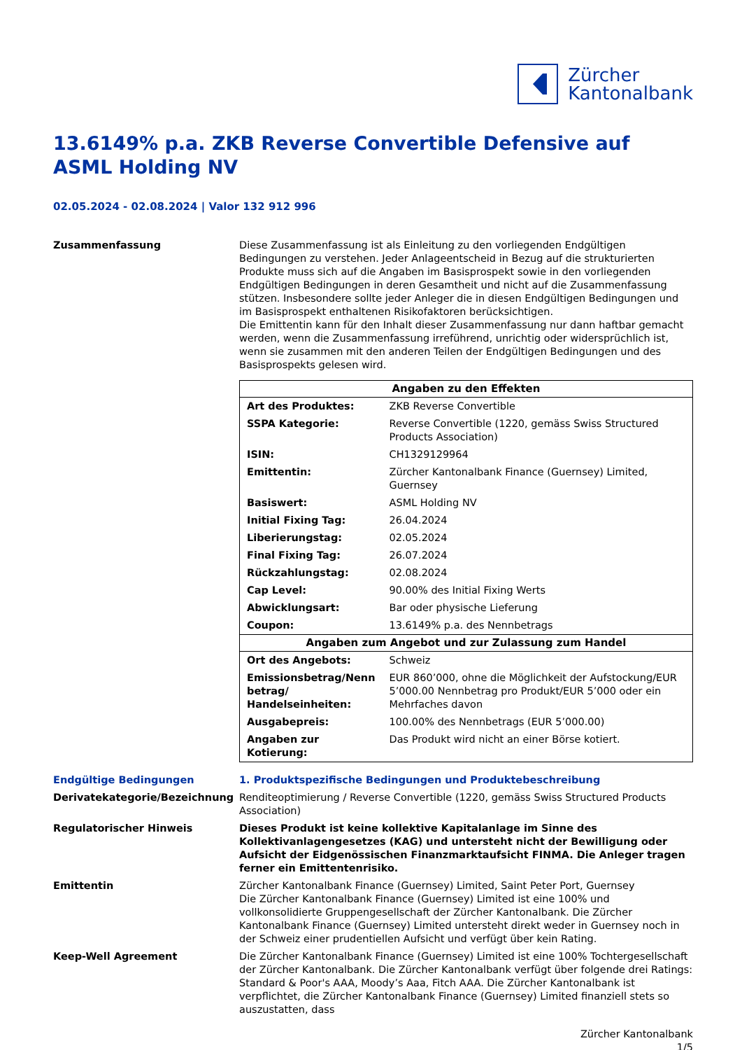Zürcher
Kantonalbank
13.6149% p.a. ZKB Reverse Convertible Defensive auf ASML Holding NV
02.05.2024 - 02.08.2024 | Valor 132 912 996
Zusammenfassung Diese Zusammenfassung ist als Einleitung zu den vorliegenden Endgültigen Bedingungen zu verstehen. Jeder Anlageentscheid in Bezug auf die strukturierten Produkte muss sich auf die Angaben im Basisprospekt sowie in den vorliegenden Endgültigen Bedingungen in deren Gesamtheit und nicht auf die Zusammenfassung stützen. Insbesondere sollte jeder Anleger die in diesen Endgültigen Bedingungen und im Basisprospekt enthaltenen Risikofaktoren berücksichtigen.
Die Emittentin kann für den Inhalt dieser Zusammenfassung nur dann haftbar gemacht werden, wenn die Zusammenfassung irreführend, unrichtig oder widersprüchlich ist, wenn sie zusammen mit den anderen Teilen der Endgültigen Bedingungen und des Basisprospekts gelesen wird.
| Angaben zu den Effekten | |
| --- | --- |
| Art des Produktes: | ZKB Reverse Convertible |
| SSPA Kategorie: | Reverse Convertible (1220, gemäss Swiss Structured Products Association) |
| ISIN: | CH1329129964 |
| Emittentin: | Zürcher Kantonalbank Finance (Guernsey) Limited, Guernsey |
| Basiswert: | ASML Holding NV |
| Initial Fixing Tag: | 26.04.2024 |
| Liberierungstag: | 02.05.2024 |
| Final Fixing Tag: | 26.07.2024 |
| Rückzahlungstag: | 02.08.2024 |
| Cap Level: | 90.00% des Initial Fixing Werts |
| Abwicklungsart: | Bar oder physische Lieferung |
| Coupon: | 13.6149% p.a. des Nennbetrags |
| Angaben zum Angebot und zur Zulassung zum Handel | |
| Ort des Angebots: | Schweiz |
| Emissionsbetrag/Nenn betrag/ Handelseinheiten: | EUR 860’000, ohne die Möglichkeit der Aufstockung/EUR 5’000.00 Nennbetrag pro Produkt/EUR 5’000 oder ein Mehrfaches davon |
| Ausgabepreis: | 100.00% des Nennbetrags (EUR 5’000.00) |
| Angaben zur Kotierung: | Das Produkt wird nicht an einer Börse kotiert. |
Endgültige Bedingungen 1. Produktspezifische Bedingungen und Produktebeschreibung
Derivatekategorie/Bezeichnung Renditeoptimierung / Reverse Convertible (1220, gemäss Swiss Structured Products Association)
Regulatorischer Hinweis Dieses Produkt ist keine kollektive Kapitalanlage im Sinne des Kollektivanlagengesetzes (KAG) und untersteht nicht der Bewilligung oder Aufsicht der Eidgenössischen Finanzmarktaufsicht FINMA. Die Anleger tragen ferner ein Emittentenrisiko.
Emittentin Zürcher Kantonalbank Finance (Guernsey) Limited, Saint Peter Port, Guernsey
Die Zürcher Kantonalbank Finance (Guernsey) Limited ist eine 100% und vollkonsolidierte Gruppengesellschaft der Zürcher Kantonalbank. Die Zürcher Kantonalbank Finance (Guernsey) Limited untersteht direkt weder in Guernsey noch in der Schweiz einer prudentiellen Aufsicht und verfügt über kein Rating.
Keep-Well Agreement Die Zürcher Kantonalbank Finance (Guernsey) Limited ist eine 100% Tochtergesellschaft der Zürcher Kantonalbank. Die Zürcher Kantonalbank verfügt über folgende drei Ratings: Standard & Poor's AAA, Moody’s Aaa, Fitch AAA. Die Zürcher Kantonalbank ist verpflichtet, die Zürcher Kantonalbank Finance (Guernsey) Limited finanziell stets so auszustatten, dass
Zürcher Kantonalbank
1/5